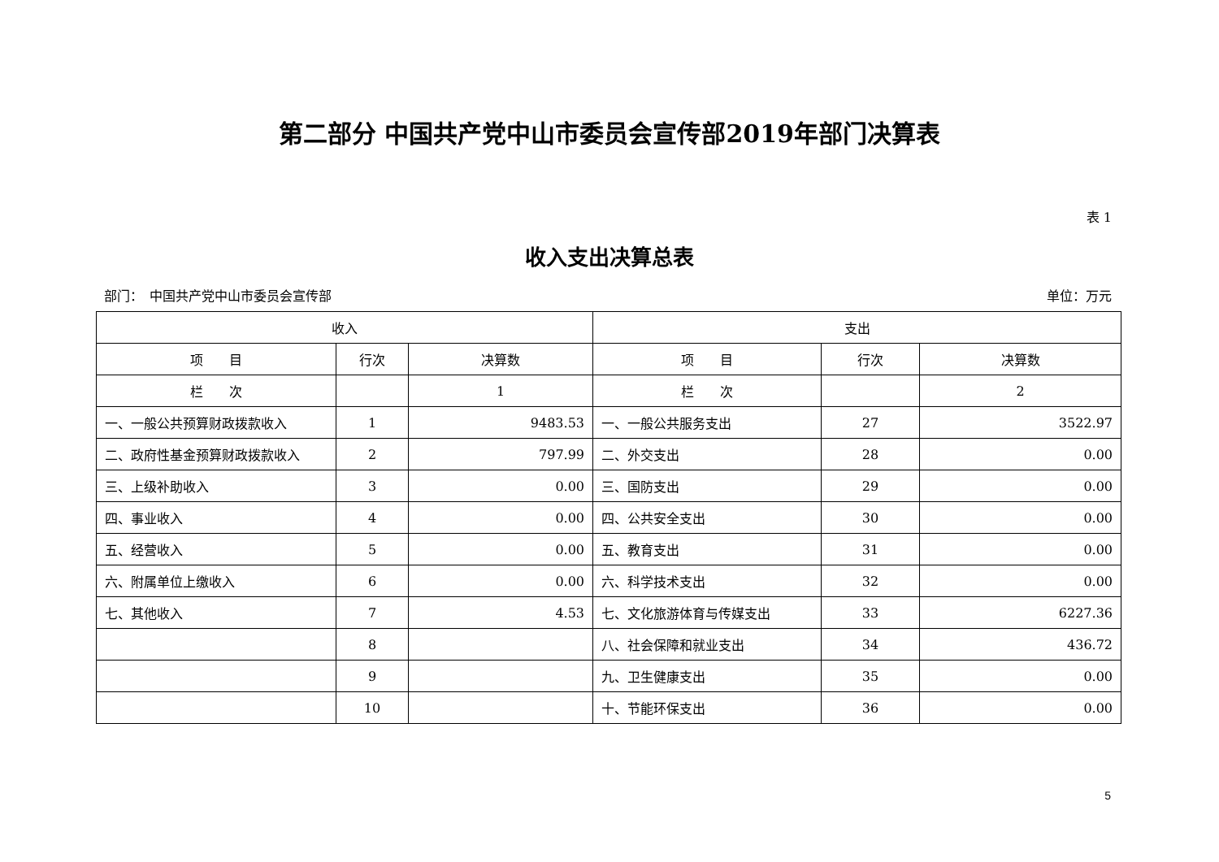第二部分 中国共产党中山市委员会宣传部2019年部门决算表
表 1
收入支出决算总表
部门：　中国共产党中山市委员会宣传部 单位：万元
| 收入 | | | 支出 | | |
| --- | --- | --- | --- | --- | --- |
| 项 目 | 行次 | 决算数 | 项 目 | 行次 | 决算数 |
| 栏 次 | | 1 | 栏 次 | | 2 |
| 一、一般公共预算财政拨款收入 | 1 | 9483.53 | 一、一般公共服务支出 | 27 | 3522.97 |
| 二、政府性基金预算财政拨款收入 | 2 | 797.99 | 二、外交支出 | 28 | 0.00 |
| 三、上级补助收入 | 3 | 0.00 | 三、国防支出 | 29 | 0.00 |
| 四、事业收入 | 4 | 0.00 | 四、公共安全支出 | 30 | 0.00 |
| 五、经营收入 | 5 | 0.00 | 五、教育支出 | 31 | 0.00 |
| 六、附属单位上缴收入 | 6 | 0.00 | 六、科学技术支出 | 32 | 0.00 |
| 七、其他收入 | 7 | 4.53 | 七、文化旅游体育与传媒支出 | 33 | 6227.36 |
| | 8 | | 八、社会保障和就业支出 | 34 | 436.72 |
| | 9 | | 九、卫生健康支出 | 35 | 0.00 |
| | 10 | | 十、节能环保支出 | 36 | 0.00 |
5